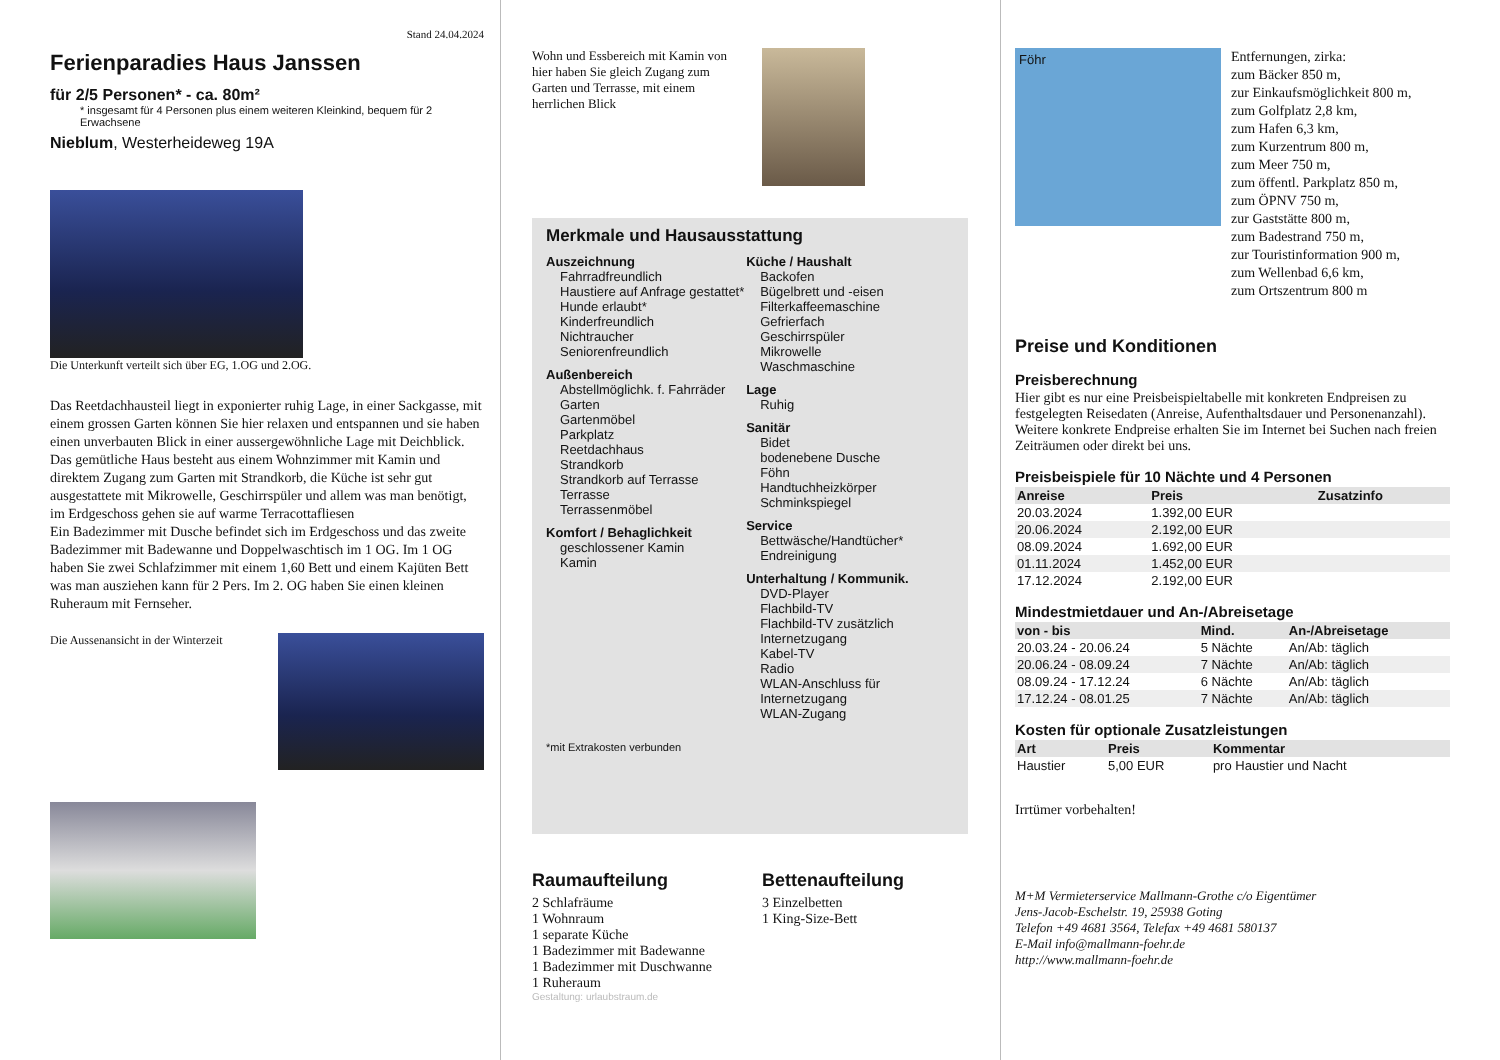Stand 24.04.2024
Ferienparadies Haus Janssen
für 2/5 Personen* - ca. 80m²
* insgesamt für 4 Personen plus einem weiteren Kleinkind, bequem für 2 Erwachsene
Nieblum, Westerheideweg 19A
Die Unterkunft verteilt sich über EG, 1.OG und 2.OG.
Das Reetdachhausteil liegt in exponierter ruhig Lage, in einer Sackgasse, mit einem grossen Garten können Sie hier relaxen und entspannen und sie haben einen unverbauten Blick in einer aussergewöhnliche Lage mit Deichblick. Das gemütliche Haus besteht aus einem Wohnzimmer mit Kamin und direktem Zugang zum Garten mit Strandkorb, die Küche ist sehr gut ausgestattete mit Mikrowelle, Geschirrspüler und allem was man benötigt, im Erdgeschoss gehen sie auf warme Terracottafliesen
Ein Badezimmer mit Dusche befindet sich im Erdgeschoss und das zweite Badezimmer mit Badewanne und Doppelwaschtisch im 1 OG. Im 1 OG haben Sie zwei Schlafzimmer mit einem 1,60 Bett und einem Kajüten Bett was man ausziehen kann für 2 Pers. Im 2. OG haben Sie einen kleinen Ruheraum mit Fernseher.
Die Aussenansicht in der Winterzeit
Wohn und Essbereich mit Kamin von hier haben Sie gleich Zugang zum Garten und Terrasse, mit einem herrlichen Blick
Merkmale und Hausausstattung
Auszeichnung
Fahrradfreundlich
Haustiere auf Anfrage gestattet*
Hunde erlaubt*
Kinderfreundlich
Nichtraucher
Seniorenfreundlich
Außenbereich
Abstellmöglichk. f. Fahrräder
Garten
Gartenmöbel
Parkplatz
Reetdachhaus
Strandkorb
Strandkorb auf Terrasse
Terrasse
Terrassenmöbel
Komfort / Behaglichkeit
geschlossener Kamin
Kamin
Küche / Haushalt
Backofen
Bügelbrett und -eisen
Filterkaffeemaschine
Gefrierfach
Geschirrspüler
Mikrowelle
Waschmaschine
Lage
Ruhig
Sanitär
Bidet
bodenebene Dusche
Föhn
Handtuchheizkörper
Schminkspiegel
Service
Bettwäsche/Handtücher*
Endreinigung
Unterhaltung / Kommunik.
DVD-Player
Flachbild-TV
Flachbild-TV zusätzlich
Internetzugang
Kabel-TV
Radio
WLAN-Anschluss für Internetzugang
WLAN-Zugang
*mit Extrakosten verbunden
Raumaufteilung
2 Schlafräume
1 Wohnraum
1 separate Küche
1 Badezimmer mit Badewanne
1 Badezimmer mit Duschwanne
1 Ruheraum
Bettenaufteilung
3 Einzelbetten
1 King-Size-Bett
Gestaltung: urlaubstraum.de
Föhr
Entfernungen, zirka:
zum Bäcker 850 m,
zur Einkaufsmöglichkeit 800 m,
zum Golfplatz 2,8 km,
zum Hafen 6,3 km,
zum Kurzentrum 800 m,
zum Meer 750 m,
zum öffentl. Parkplatz 850 m,
zum ÖPNV 750 m,
zur Gaststätte 800 m,
zum Badestrand 750 m,
zur Touristinformation 900 m,
zum Wellenbad 6,6 km,
zum Ortszentrum 800 m
Preise und Konditionen
Preisberechnung
Hier gibt es nur eine Preisbeispieltabelle mit konkreten Endpreisen zu festgelegten Reisedaten (Anreise, Aufenthaltsdauer und Personenanzahl). Weitere konkrete Endpreise erhalten Sie im Internet bei Suchen nach freien Zeiträumen oder direkt bei uns.
Preisbeispiele für 10 Nächte und 4 Personen
| Anreise | Preis | Zusatzinfo |
| --- | --- | --- |
| 20.03.2024 | 1.392,00 EUR | |
| 20.06.2024 | 2.192,00 EUR | |
| 08.09.2024 | 1.692,00 EUR | |
| 01.11.2024 | 1.452,00 EUR | |
| 17.12.2024 | 2.192,00 EUR | |
Mindestmietdauer und An-/Abreisetage
| von - bis | Mind. | An-/Abreisetage |
| --- | --- | --- |
| 20.03.24 - 20.06.24 | 5 Nächte | An/Ab: täglich |
| 20.06.24 - 08.09.24 | 7 Nächte | An/Ab: täglich |
| 08.09.24 - 17.12.24 | 6 Nächte | An/Ab: täglich |
| 17.12.24 - 08.01.25 | 7 Nächte | An/Ab: täglich |
Kosten für optionale Zusatzleistungen
| Art | Preis | Kommentar |
| --- | --- | --- |
| Haustier | 5,00 EUR | pro Haustier und Nacht |
Irrtümer vorbehalten!
M+M Vermieterservice Mallmann-Grothe c/o Eigentümer
Jens-Jacob-Eschelstr. 19, 25938 Goting
Telefon +49 4681 3564, Telefax +49 4681 580137
E-Mail info@mallmann-foehr.de
http://www.mallmann-foehr.de